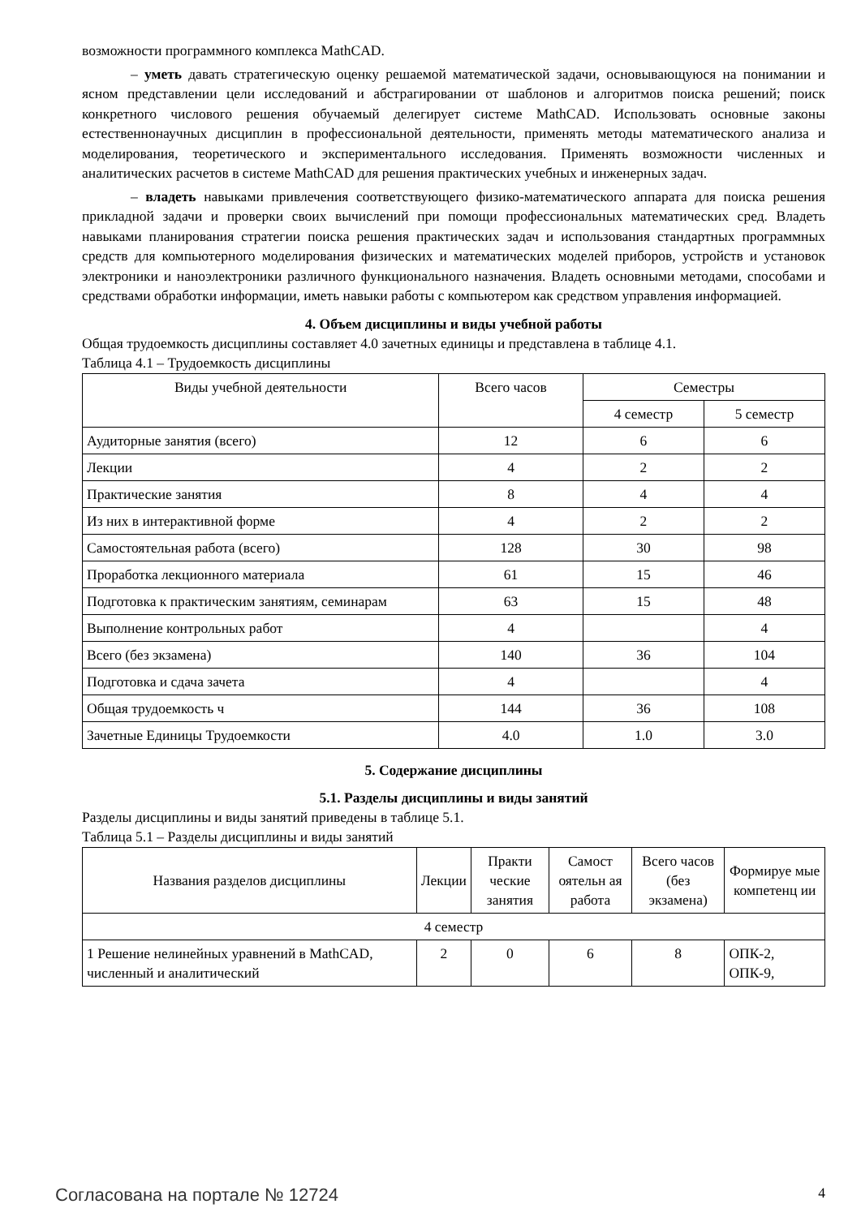возможности программного комплекса MathCAD.
– уметь давать стратегическую оценку решаемой математической задачи, основывающуюся на понимании и ясном представлении цели исследований и абстрагировании от шаблонов и алгоритмов поиска решений; поиск конкретного числового решения обучаемый делегирует системе MathCAD. Использовать основные законы естественнонаучных дисциплин в профессиональной деятельности, применять методы математического анализа и моделирования, теоретического и экспериментального исследования. Применять возможности численных и аналитических расчетов в системе MathCAD для решения практических учебных и инженерных задач.
– владеть навыками привлечения соответствующего физико-математического аппарата для поиска решения прикладной задачи и проверки своих вычислений при помощи профессиональных математических сред. Владеть навыками планирования стратегии поиска решения практических задач и использования стандартных программных средств для компьютерного моделирования физических и математических моделей приборов, устройств и установок электроники и наноэлектроники различного функционального назначения. Владеть основными методами, способами и средствами обработки информации, иметь навыки работы с компьютером как средством управления информацией.
4. Объем дисциплины и виды учебной работы
Общая трудоемкость дисциплины составляет 4.0 зачетных единицы и представлена в таблице 4.1.
Таблица 4.1 – Трудоемкость дисциплины
| Виды учебной деятельности | Всего часов | Семестры | |
| --- | --- | --- | --- |
| | | 4 семестр | 5 семестр |
| Аудиторные занятия (всего) | 12 | 6 | 6 |
| Лекции | 4 | 2 | 2 |
| Практические занятия | 8 | 4 | 4 |
| Из них в интерактивной форме | 4 | 2 | 2 |
| Самостоятельная работа (всего) | 128 | 30 | 98 |
| Проработка лекционного материала | 61 | 15 | 46 |
| Подготовка к практическим занятиям, семинарам | 63 | 15 | 48 |
| Выполнение контрольных работ | 4 | | 4 |
| Всего (без экзамена) | 140 | 36 | 104 |
| Подготовка и сдача зачета | 4 | | 4 |
| Общая трудоемкость ч | 144 | 36 | 108 |
| Зачетные Единицы Трудоемкости | 4.0 | 1.0 | 3.0 |
5. Содержание дисциплины
5.1. Разделы дисциплины и виды занятий
Разделы дисциплины и виды занятий приведены в таблице 5.1.
Таблица 5.1 – Разделы дисциплины и виды занятий
| Названия разделов дисциплины | Лекции | Практи ческие занятия | Самост оятельн ая работа | Всего часов (без экзамена) | Формируе мые компетенц ии |
| --- | --- | --- | --- | --- | --- |
| 4 семестр | | | | | |
| 1 Решение нелинейных уравнений в MathCAD, численный и аналитический | 2 | 0 | 6 | 8 | ОПК-2, ОПК-9, |
Согласована на портале № 12724 4